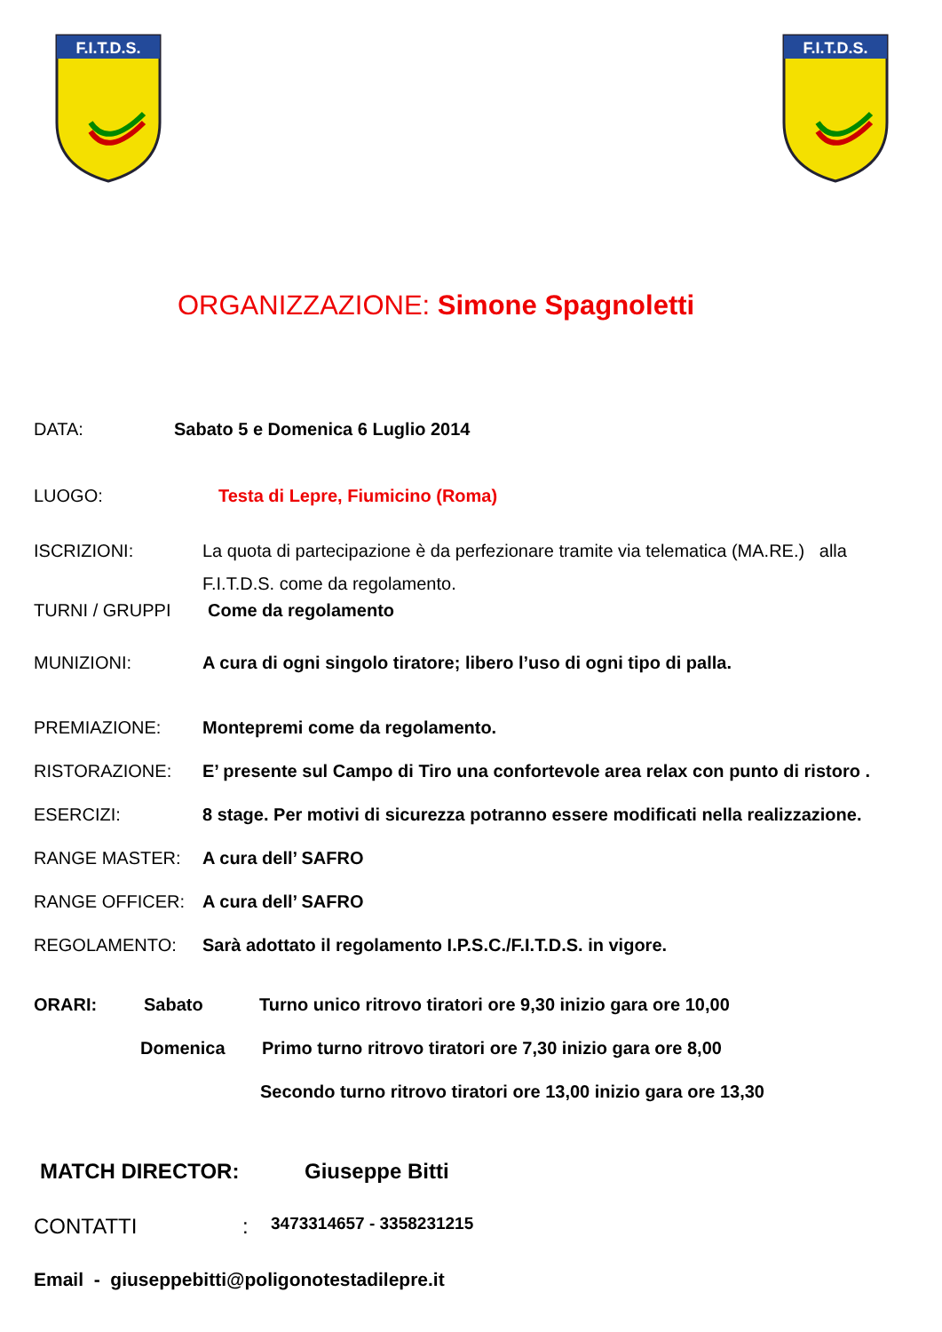F.I.T.D.S.
F.I.T.D.S.
ORGANIZZAZIONE: Simone Spagnoletti
DATA: Sabato 5 e Domenica 6 Luglio 2014
LUOGO: Testa di Lepre, Fiumicino (Roma)
ISCRIZIONI: La quota di partecipazione è da perfezionare tramite via telematica (MA.RE.) alla
F.I.T.D.S. come da regolamento.
TURNI / GRUPPI Come da regolamento
MUNIZIONI: A cura di ogni singolo tiratore; libero l’uso di ogni tipo di palla.
PREMIAZIONE: Montepremi come da regolamento.
RISTORAZIONE: E’ presente sul Campo di Tiro una confortevole area relax con punto di ristoro .
ESERCIZI: 8 stage. Per motivi di sicurezza potranno essere modificati nella realizzazione.
RANGE MASTER: A cura dell’ SAFRO
RANGE OFFICER: A cura dell’ SAFRO
REGOLAMENTO: Sarà adottato il regolamento I.P.S.C./F.I.T.D.S. in vigore.
ORARI: Sabato Turno unico ritrovo tiratori ore 9,30 inizio gara ore 10,00
Domenica Primo turno ritrovo tiratori ore 7,30 inizio gara ore 8,00
Secondo turno ritrovo tiratori ore 13,00 inizio gara ore 13,30
MATCH DIRECTOR: Giuseppe Bitti
CONTATTI :
3473314657 - 3358231215
Email - giuseppebitti@poligonotestadilepre.it